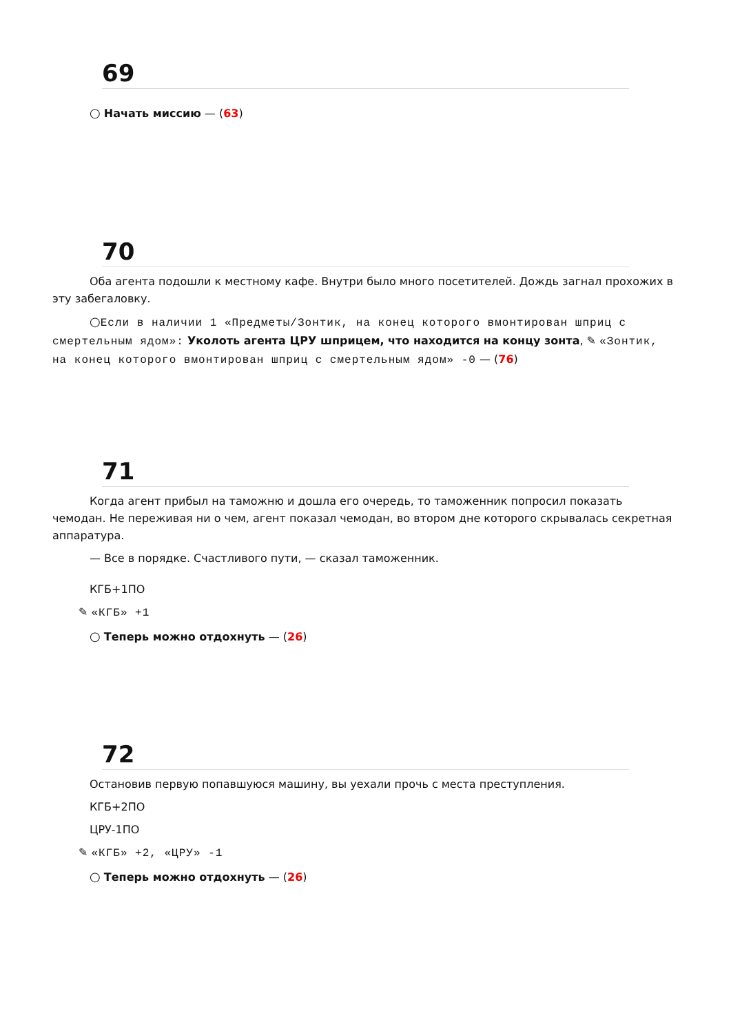69
○ Начать миссию — (63)
70
Оба агента подошли к местному кафе. Внутри было много посетителей. Дождь загнал прохожих в эту забегаловку.
○Если в наличии 1 «Предметы/Зонтик, на конец которого вмонтирован шприц с смертельным ядом»: Уколоть агента ЦРУ шприцем, что находится на концу зонта, ✎ «Зонтик, на конец которого вмонтирован шприц с смертельным ядом» -0 — (76)
71
Когда агент прибыл на таможню и дошла его очередь, то таможенник попросил показать чемодан. Не переживая ни о чем, агент показал чемодан, во втором дне которого скрывалась секретная аппаратура.
— Все в порядке. Счастливого пути, — сказал таможенник.
КГБ+1ПО
✎ «КГБ» +1
○ Теперь можно отдохнуть — (26)
72
Остановив первую попавшуюся машину, вы уехали прочь с места преступления.
КГБ+2ПО
ЦРУ-1ПО
✎ «КГБ» +2, «ЦРУ» -1
○ Теперь можно отдохнуть — (26)